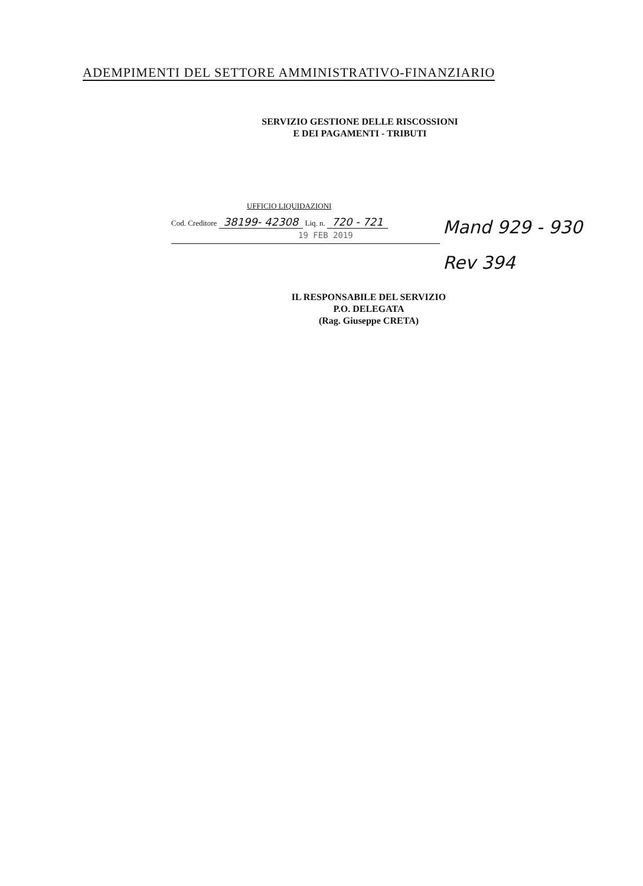ADEMPIMENTI DEL SETTORE AMMINISTRATIVO-FINANZIARIO
SERVIZIO GESTIONE DELLE RISCOSSIONI
E DEI PAGAMENTI - TRIBUTI
UFFICIO LIQUIDAZIONI
Cod. Creditore 38199- 42308 Liq. n. 720 - 721
19 FEB 2019
Mand 929 - 930
Rev 394
IL RESPONSABILE DEL SERVIZIO
P.O. DELEGATA
(Rag. Giuseppe CRETA)